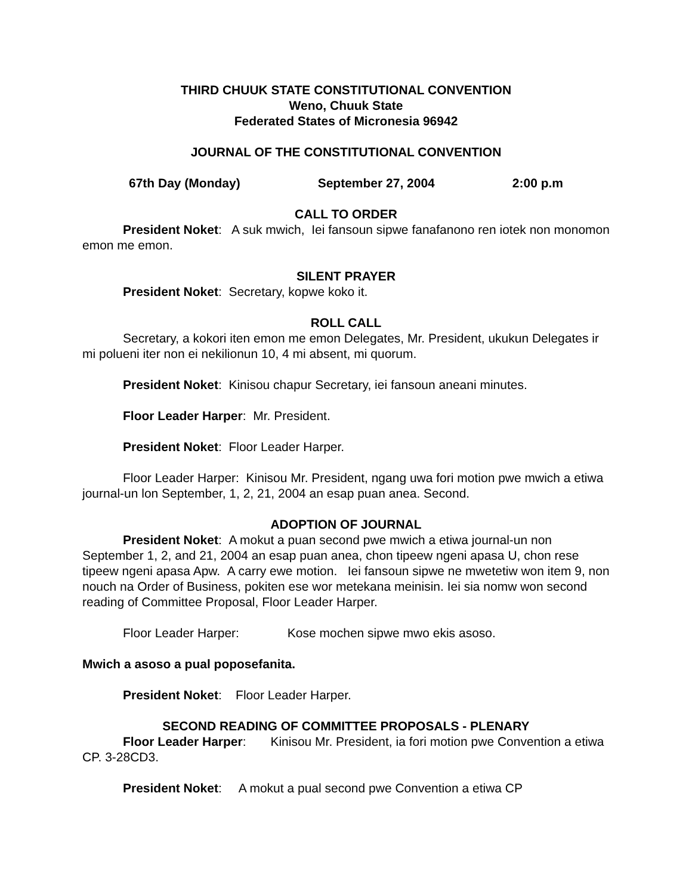THIRD CHUUK STATE CONSTITUTIONAL CONVENTION
Weno, Chuuk State
Federated States of Micronesia 96942
JOURNAL OF THE CONSTITUTIONAL CONVENTION
67th Day (Monday) September 27, 2004 2:00 p.m
CALL TO ORDER
President Noket: A suk mwich, Iei fansoun sipwe fanafanono ren iotek non monomon emon me emon.
SILENT PRAYER
President Noket: Secretary, kopwe koko it.
ROLL CALL
Secretary, a kokori iten emon me emon Delegates, Mr. President, ukukun Delegates ir mi polueni iter non ei nekilionun 10, 4 mi absent, mi quorum.
President Noket: Kinisou chapur Secretary, iei fansoun aneani minutes.
Floor Leader Harper: Mr. President.
President Noket: Floor Leader Harper.
Floor Leader Harper: Kinisou Mr. President, ngang uwa fori motion pwe mwich a etiwa journal-un lon September, 1, 2, 21, 2004 an esap puan anea. Second.
ADOPTION OF JOURNAL
President Noket: A mokut a puan second pwe mwich a etiwa journal-un non September 1, 2, and 21, 2004 an esap puan anea, chon tipeew ngeni apasa U, chon rese tipeew ngeni apasa Apw. A carry ewe motion. Iei fansoun sipwe ne mwetetiw won item 9, non nouch na Order of Business, pokiten ese wor metekana meinisin. Iei sia nomw won second reading of Committee Proposal, Floor Leader Harper.
Floor Leader Harper: Kose mochen sipwe mwo ekis asoso.
Mwich a asoso a pual poposefanita.
President Noket: Floor Leader Harper.
SECOND READING OF COMMITTEE PROPOSALS - PLENARY
Floor Leader Harper: Kinisou Mr. President, ia fori motion pwe Convention a etiwa CP. 3-28CD3.
President Noket: A mokut a pual second pwe Convention a etiwa CP